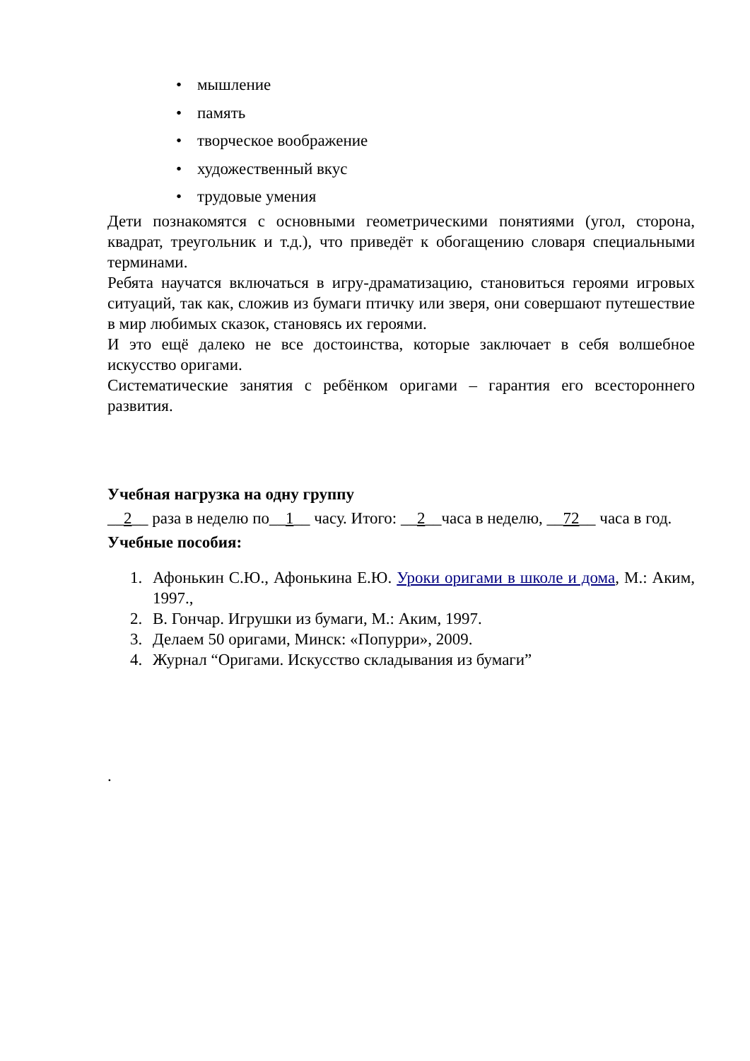• мышление
• память
• творческое воображение
• художественный вкус
• трудовые умения
Дети познакомятся с основными геометрическими понятиями (угол, сторона, квадрат, треугольник и т.д.), что приведёт к обогащению словаря специальными терминами.
Ребята научатся включаться в игру-драматизацию, становиться героями игровых ситуаций, так как, сложив из бумаги птичку или зверя, они совершают путешествие в мир любимых сказок, становясь их героями.
И это ещё далеко не все достоинства, которые заключает в себя волшебное искусство оригами.
Систематические занятия с ребёнком оригами – гарантия его всестороннего развития.
Учебная нагрузка на одну группу
__2__ раза в неделю по__1__ часу. Итого: __2__часа в неделю, __72__ часа в год.
Учебные пособия:
1. Афонькин С.Ю., Афонькина Е.Ю. Уроки оригами в школе и дома, М.: Аким, 1997.,
2. В. Гончар. Игрушки из бумаги, М.: Аким, 1997.
3. Делаем 50 оригами, Минск: «Попурри», 2009.
4. Журнал “Оригами. Искусство складывания из бумаги”
.